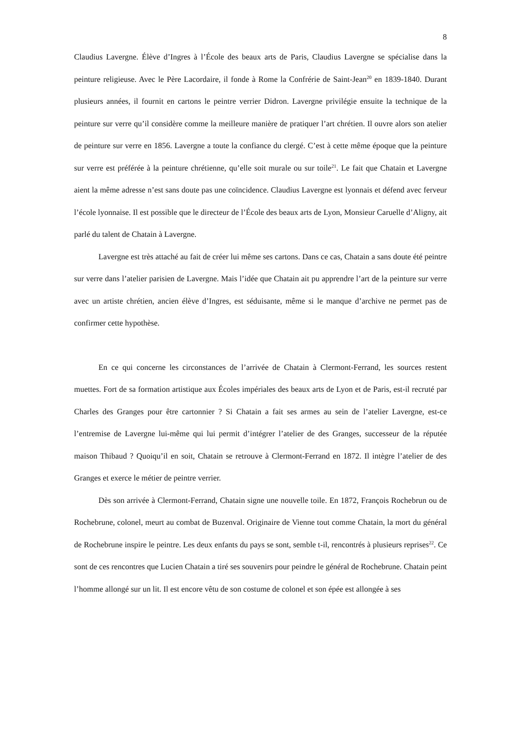8
Claudius Lavergne. Élève d’Ingres à l’École des beaux arts de Paris, Claudius Lavergne se spécialise dans la peinture religieuse. Avec le Père Lacordaire, il fonde à Rome la Confrérie de Saint-Jean<sup>20</sup> en 1839-1840. Durant plusieurs années, il fournit en cartons le peintre verrier Didron. Lavergne privilégie ensuite la technique de la peinture sur verre qu’il considère comme la meilleure manière de pratiquer l’art chrétien. Il ouvre alors son atelier de peinture sur verre en 1856. Lavergne a toute la confiance du clergé. C’est à cette même époque que la peinture sur verre est préférée à la peinture chrétienne, qu’elle soit murale ou sur toile<sup>21</sup>. Le fait que Chatain et Lavergne aient la même adresse n’est sans doute pas une coïncidence. Claudius Lavergne est lyonnais et défend avec ferveur l’école lyonnaise. Il est possible que le directeur de l’École des beaux arts de Lyon, Monsieur Caruelle d’Aligny, ait parlé du talent de Chatain à Lavergne.
Lavergne est très attaché au fait de créer lui même ses cartons. Dans ce cas, Chatain a sans doute été peintre sur verre dans l’atelier parisien de Lavergne. Mais l’idée que Chatain ait pu apprendre l’art de la peinture sur verre avec un artiste chrétien, ancien élève d’Ingres, est séduisante, même si le manque d’archive ne permet pas de confirmer cette hypothèse.
En ce qui concerne les circonstances de l’arrivée de Chatain à Clermont-Ferrand, les sources restent muettes. Fort de sa formation artistique aux Écoles impériales des beaux arts de Lyon et de Paris, est-il recruté par Charles des Granges pour être cartonnier ? Si Chatain a fait ses armes au sein de l’atelier Lavergne, est-ce l’entremise de Lavergne lui-même qui lui permit d’intégrer l’atelier de des Granges, successeur de la réputée maison Thibaud ? Quoiqu’il en soit, Chatain se retrouve à Clermont-Ferrand en 1872. Il intègre l’atelier de des Granges et exerce le métier de peintre verrier.
Dès son arrivée à Clermont-Ferrand, Chatain signe une nouvelle toile. En 1872, François Rochebrun ou de Rochebrune, colonel, meurt au combat de Buzenval. Originaire de Vienne tout comme Chatain, la mort du général de Rochebrune inspire le peintre. Les deux enfants du pays se sont, semble t-il, rencontrés à plusieurs reprises<sup>22</sup>. Ce sont de ces rencontres que Lucien Chatain a tiré ses souvenirs pour peindre le général de Rochebrune. Chatain peint l’homme allongé sur un lit. Il est encore vêtu de son costume de colonel et son épée est allongée à ses